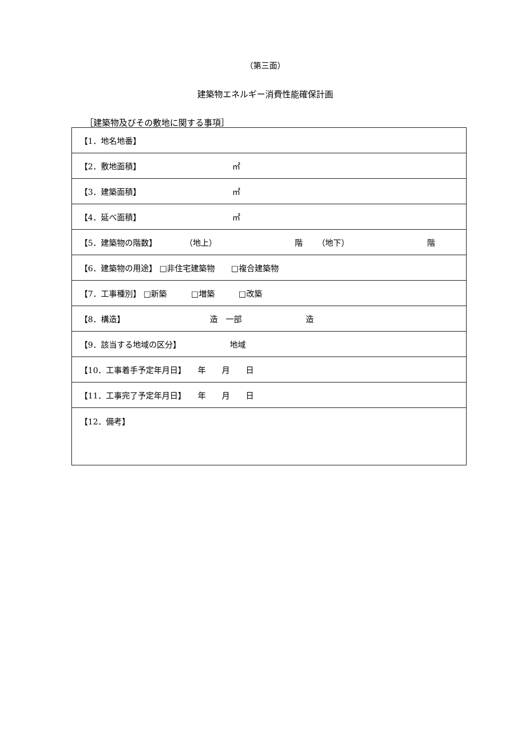（第三面）
建築物エネルギー消費性能確保計画
［建築物及びその敷地に関する事項］
| 【1．地名地番】 |
| 【2．敷地面積】 ㎡ |
| 【3．建築面積】 ㎡ |
| 【4．延べ面積】 ㎡ |
| 【5．建築物の階数】 （地上） 階 （地下） 階 |
| 【6．建築物の用途】 □非住宅建築物 □複合建築物 |
| 【7．工事種別】 □新築 □増築 □改築 |
| 【8．構造】 造 一部 造 |
| 【9．該当する地域の区分】 地域 |
| 【10．工事着手予定年月日】 年 月 日 |
| 【11．工事完了予定年月日】 年 月 日 |
| 【12．備考】 |